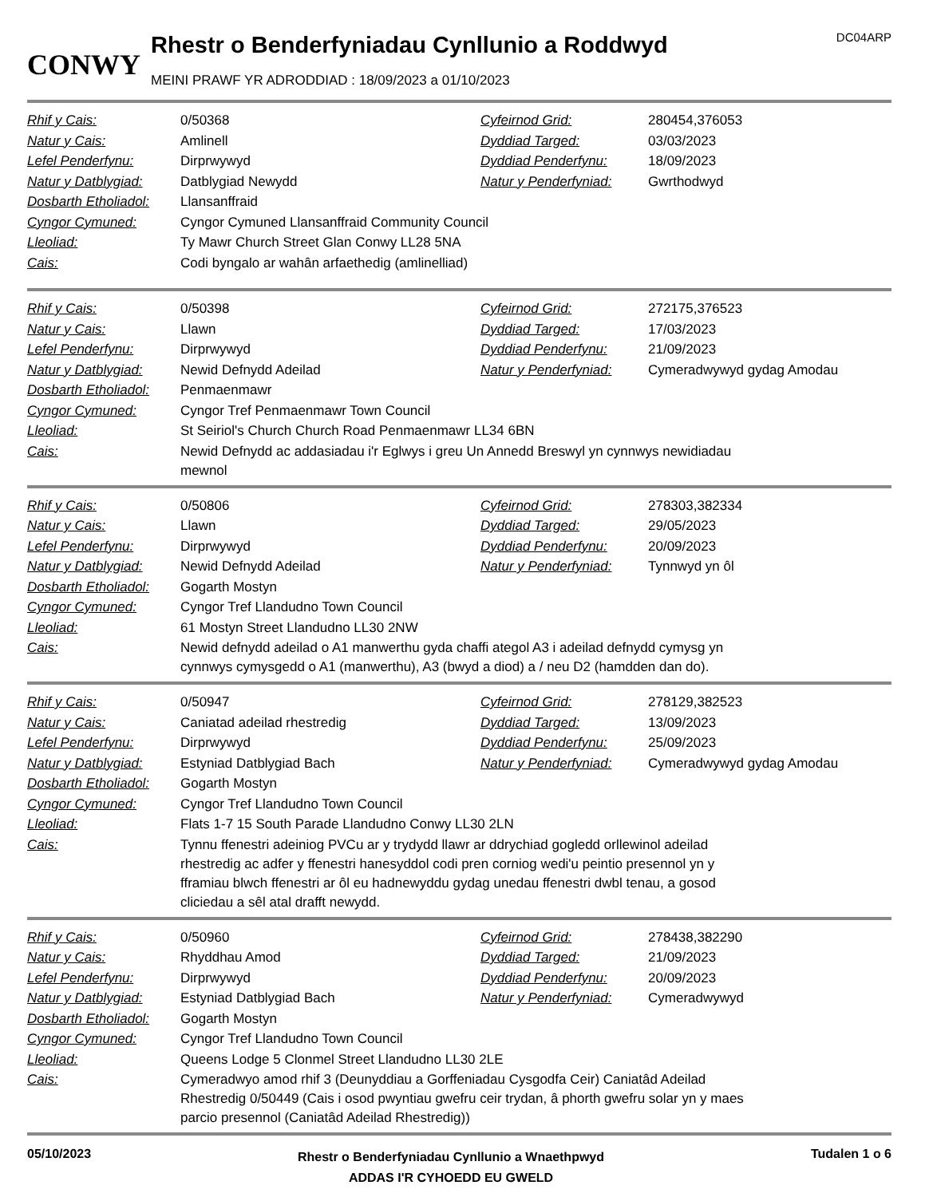CONWY
Rhestr o Benderfyniadau Cynllunio a Roddwyd
MEINI PRAWF YR ADRODDIAD : 18/09/2023 a 01/10/2023
DC04ARP
| Rhif y Cais: | 0/50368 | Cyfeirnod Grid: | 280454,376053 |
| Natur y Cais: | Amlinell | Dyddiad Targed: | 03/03/2023 |
| Lefel Penderfynu: | Dirprwywyd | Dyddiad Penderfynu: | 18/09/2023 |
| Natur y Datblygiad: | Datblygiad Newydd | Natur y Penderfyniad: | Gwrthodwyd |
| Dosbarth Etholiadol: | Llansanffraid | | |
| Cyngor Cymuned: | Cyngor Cymuned Llansanffraid Community Council | | |
| Lleoliad: | Ty Mawr Church Street Glan Conwy LL28 5NA | | |
| Cais: | Codi byngalo ar wahân arfaethedig (amlinelliad) | | |
| Rhif y Cais: | 0/50398 | Cyfeirnod Grid: | 272175,376523 |
| Natur y Cais: | Llawn | Dyddiad Targed: | 17/03/2023 |
| Lefel Penderfynu: | Dirprwywyd | Dyddiad Penderfynu: | 21/09/2023 |
| Natur y Datblygiad: | Newid Defnydd Adeilad | Natur y Penderfyniad: | Cymeradwywyd gydag Amodau |
| Dosbarth Etholiadol: | Penmaenmawr | | |
| Cyngor Cymuned: | Cyngor Tref Penmaenmawr Town Council | | |
| Lleoliad: | St Seiriol's Church Church Road Penmaenmawr LL34 6BN | | |
| Cais: | Newid Defnydd ac addasiadau i'r Eglwys i greu Un Annedd Breswyl yn cynnwys newidiadau mewnol | | |
| Rhif y Cais: | 0/50806 | Cyfeirnod Grid: | 278303,382334 |
| Natur y Cais: | Llawn | Dyddiad Targed: | 29/05/2023 |
| Lefel Penderfynu: | Dirprwywyd | Dyddiad Penderfynu: | 20/09/2023 |
| Natur y Datblygiad: | Newid Defnydd Adeilad | Natur y Penderfyniad: | Tynnwyd yn ôl |
| Dosbarth Etholiadol: | Gogarth Mostyn | | |
| Cyngor Cymuned: | Cyngor Tref Llandudno Town Council | | |
| Lleoliad: | 61 Mostyn Street Llandudno LL30 2NW | | |
| Cais: | Newid defnydd adeilad o A1 manwerthu gyda chaffi ategol A3 i adeilad defnydd cymysg yn cynnwys cymysgedd o A1 (manwerthu), A3 (bwyd a diod) a / neu D2 (hamdden dan do). | | |
| Rhif y Cais: | 0/50947 | Cyfeirnod Grid: | 278129,382523 |
| Natur y Cais: | Caniatad adeilad rhestredig | Dyddiad Targed: | 13/09/2023 |
| Lefel Penderfynu: | Dirprwywyd | Dyddiad Penderfynu: | 25/09/2023 |
| Natur y Datblygiad: | Estyniad Datblygiad Bach | Natur y Penderfyniad: | Cymeradwywyd gydag Amodau |
| Dosbarth Etholiadol: | Gogarth Mostyn | | |
| Cyngor Cymuned: | Cyngor Tref Llandudno Town Council | | |
| Lleoliad: | Flats 1-7 15 South Parade Llandudno Conwy LL30 2LN | | |
| Cais: | Tynnu ffenestri adeiniog PVCu ar y trydydd llawr ar ddrychiad gogledd orllewinol adeilad rhestredig ac adfer y ffenestri hanesyddol codi pren corniog wedi'u peintio presennol yn y fframiau blwch ffenestri ar ôl eu hadnewyddu gydag unedau ffenestri dwbl tenau, a gosod cliciedau a sêl atal drafft newydd. | | |
| Rhif y Cais: | 0/50960 | Cyfeirnod Grid: | 278438,382290 |
| Natur y Cais: | Rhyddhau Amod | Dyddiad Targed: | 21/09/2023 |
| Lefel Penderfynu: | Dirprwywyd | Dyddiad Penderfynu: | 20/09/2023 |
| Natur y Datblygiad: | Estyniad Datblygiad Bach | Natur y Penderfyniad: | Cymeradwywyd |
| Dosbarth Etholiadol: | Gogarth Mostyn | | |
| Cyngor Cymuned: | Cyngor Tref Llandudno Town Council | | |
| Lleoliad: | Queens Lodge 5 Clonmel Street Llandudno LL30 2LE | | |
| Cais: | Cymeradwyo amod rhif 3 (Deunyddiau a Gorffeniadau Cysgodfa Ceir) Caniatâd Adeilad Rhestredig 0/50449 (Cais i osod pwyntiau gwefru ceir trydan, â phorth gwefru solar yn y maes parcio presennol (Caniatâd Adeilad Rhestredig)) | | |
05/10/2023
Rhestr o Benderfyniadau Cynllunio a Wnaethpwyd
ADDAS I'R CYHOEDD EU GWELD
Tudalen 1 o 6